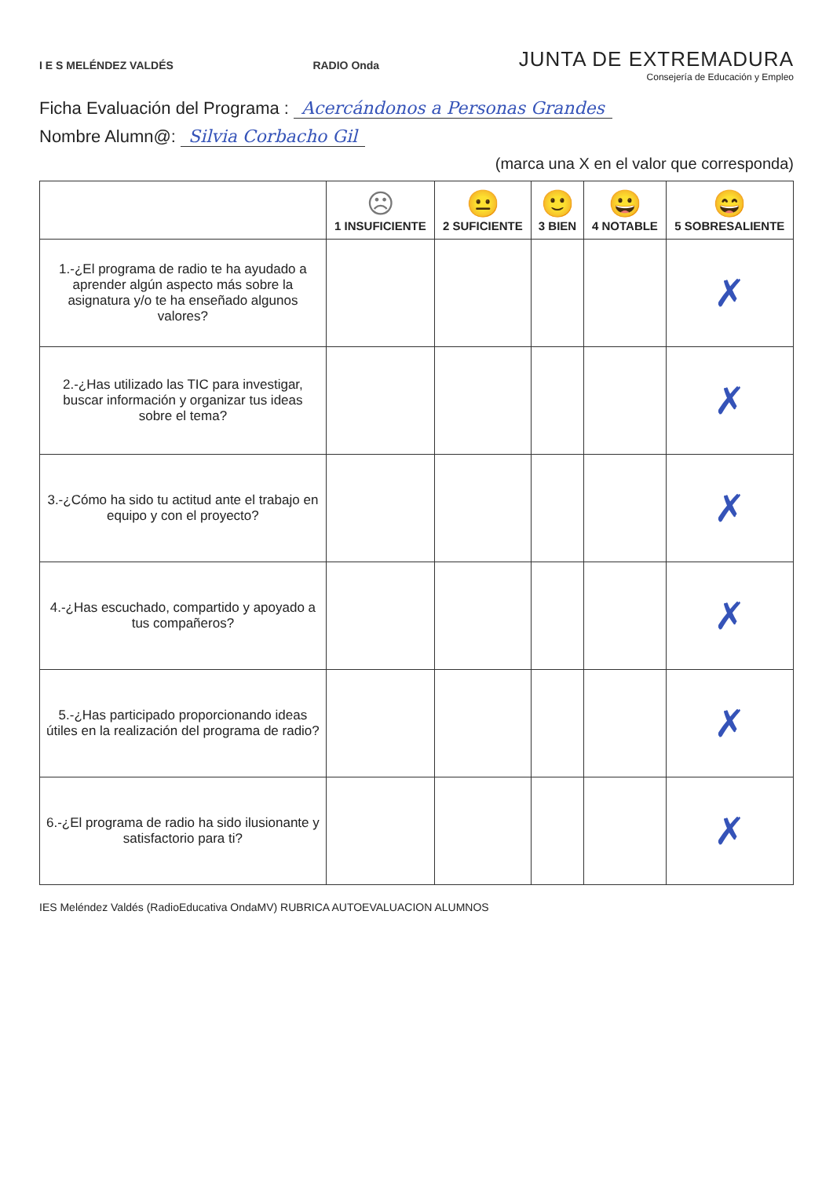I E S MELÉNDEZ VALDÉS RADIO Onda
JUNTA DE EXTREMADURA
Consejería de Educación y Empleo
Ficha Evaluación del Programa : Acercándonos a Personas Grandes
Nombre Alumn@: Silvia Corbacho Gil
(marca una X en el valor que corresponda)
| | ☹ 1 INSUFICIENTE | 😐 2 SUFICIENTE | 🙂 3 BIEN | 😀 4 NOTABLE | 😄 5 SOBRESALIENTE |
| --- | --- | --- | --- | --- | --- |
| 1.-¿El programa de radio te ha ayudado a aprender algún aspecto más sobre la asignatura y/o te ha enseñado algunos valores? | | | | | ✗ |
| 2.-¿Has utilizado las TIC para investigar, buscar información y organizar tus ideas sobre el tema? | | | | | ✗ |
| 3.-¿Cómo ha sido tu actitud ante el trabajo en equipo y con el proyecto? | | | | | ✗ |
| 4.-¿Has escuchado, compartido y apoyado a tus compañeros? | | | | | ✗ |
| 5.-¿Has participado proporcionando ideas útiles en la realización del programa de radio? | | | | | ✗ |
| 6.-¿El programa de radio ha sido ilusionante y satisfactorio para ti? | | | | | ✗ |
IES Meléndez Valdés (RadioEducativa OndaMV) RUBRICA AUTOEVALUACION ALUMNOS